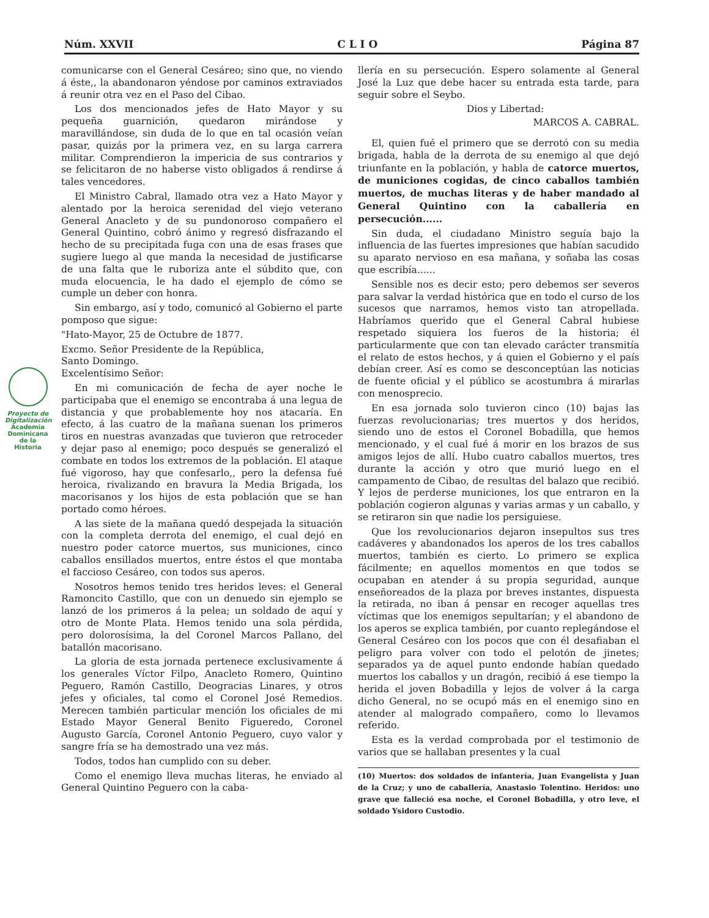Núm. XXVII C L I O Página 87
Proyecto de Digitalización
Academia Dominicana de la Historia
comunicarse con el General Cesáreo; sino que, no viendo á éste,, la abandonaron yéndose por caminos extraviados á reunir otra vez en el Paso del Cibao.
Los dos mencionados jefes de Hato Mayor y su pequeña guarnición, quedaron mirándose y maravillándose, sin duda de lo que en tal ocasión veían pasar, quizás por la primera vez, en su larga carrera militar. Comprendieron la impericia de sus contrarios y se felicitaron de no haberse visto obligados á rendirse á tales vencedores.
El Ministro Cabral, llamado otra vez a Hato Mayor y alentado por la heroica serenidad del viejo veterano General Anacleto y de su pundonoroso compañero el General Quintino, cobró ánimo y regresó disfrazando el hecho de su precipitada fuga con una de esas frases que sugiere luego al que manda la necesidad de justificarse de una falta que le ruboriza ante el súbdito que, con muda elocuencia, le ha dado el ejemplo de cómo se cumple un deber con honra.
Sin embargo, así y todo, comunicó al Gobierno el parte pomposo que sigue:
"Hato-Mayor, 25 de Octubre de 1877.
Excmo. Señor Presidente de la República,
Santo Domingo.
Excelentísimo Señor:
En mi comunicación de fecha de ayer noche le participaba que el enemigo se encontraba á una legua de distancia y que probablemente hoy nos atacaría. En efecto, á las cuatro de la mañana suenan los primeros tiros en nuestras avanzadas que tuvieron que retroceder y dejar paso al enemigo; poco después se generalizó el combate en todos los extremos de la población. El ataque fué vigoroso, hay que confesarlo,, pero la defensa fué heroica, rivalizando en bravura la Media Brigada, los macorisanos y los hijos de esta población que se han portado como héroes.
A las siete de la mañana quedó despejada la situación con la completa derrota del enemigo, el cual dejó en nuestro poder catorce muertos, sus municiones, cinco caballos ensillados muertos, entre éstos el que montaba el faccioso Cesáreo, con todos sus aperos.
Nosotros hemos tenido tres heridos leves: el General Ramoncito Castillo, que con un denuedo sin ejemplo se lanzó de los primeros á la pelea; un soldado de aquí y otro de Monte Plata. Hemos tenido una sola pérdida, pero dolorosísima, la del Coronel Marcos Pallano, del batallón macorisano.
La gloria de esta jornada pertenece exclusivamente á los generales Víctor Filpo, Anacleto Romero, Quintino Peguero, Ramón Castillo, Deogracias Linares, y otros jefes y oficiales, tal como el Coronel José Remedios. Merecen también particular mención los oficiales de mi Estado Mayor General Benito Figueredo, Coronel Augusto García, Coronel Antonio Peguero, cuyo valor y sangre fría se ha demostrado una vez más.
Todos, todos han cumplido con su deber.
Como el enemigo lleva muchas literas, he enviado al General Quintino Peguero con la caba-
llería en su persecución. Espero solamente al General José la Luz que debe hacer su entrada esta tarde, para seguir sobre el Seybo.
Dios y Libertad:
MARCOS A. CABRAL.
El, quien fué el primero que se derrotó con su media brigada, habla de la derrota de su enemigo al que dejó triunfante en la población, y habla de catorce muertos, de municiones cogidas, de cinco caballos también muertos, de muchas literas y de haber mandado al General Quintino con la caballería en persecución......
Sin duda, el ciudadano Ministro seguía bajo la influencia de las fuertes impresiones que habían sacudido su aparato nervioso en esa mañana, y soñaba las cosas que escribía......
Sensible nos es decir esto; pero debemos ser severos para salvar la verdad histórica que en todo el curso de los sucesos que narramos, hemos visto tan atropellada. Habríamos querido que el General Cabral hubiese respetado siquiera los fueros de la historia; él particularmente que con tan elevado carácter transmitía el relato de estos hechos, y á quien el Gobierno y el país debían creer. Así es como se desconceptúan las noticias de fuente oficial y el público se acostumbra á mirarlas con menosprecio.
En esa jornada solo tuvieron cinco (10) bajas las fuerzas revolucionarias; tres muertos y dos heridos, siendo uno de estos el Coronel Bobadilla, que hemos mencionado, y el cual fué á morir en los brazos de sus amigos lejos de allí. Hubo cuatro caballos muertos, tres durante la acción y otro que murió luego en el campamento de Cibao, de resultas del balazo que recibió. Y lejos de perderse municiones, los que entraron en la población cogieron algunas y varias armas y un caballo, y se retiraron sin que nadie los persiguiese.
Que los revolucionarios dejaron insepultos sus tres cadáveres y abandonados los aperos de los tres caballos muertos, también es cierto. Lo primero se explica fácilmente; en aquellos momentos en que todos se ocupaban en atender á su propia seguridad, aunque enseñoreados de la plaza por breves instantes, dispuesta la retirada, no iban á pensar en recoger aquellas tres víctimas que los enemigos sepultarían; y el abandono de los aperos se explica también, por cuanto replegándose el General Cesáreo con los pocos que con él desafiaban el peligro para volver con todo el pelotón de jinetes; separados ya de aquel punto endonde habían quedado muertos los caballos y un dragón, recibió á ese tiempo la herida el joven Bobadilla y lejos de volver á la carga dicho General, no se ocupó más en el enemigo sino en atender al malogrado compañero, como lo llevamos referido.
Esta es la verdad comprobada por el testimonio de varios que se hallaban presentes y la cual
(10) Muertos: dos soldados de infantería, Juan Evangelista y Juan de la Cruz; y uno de caballería, Anastasio Tolentino. Heridos: uno grave que falleció esa noche, el Coronel Bobadilla, y otro leve, el soldado Ysidoro Custodio.